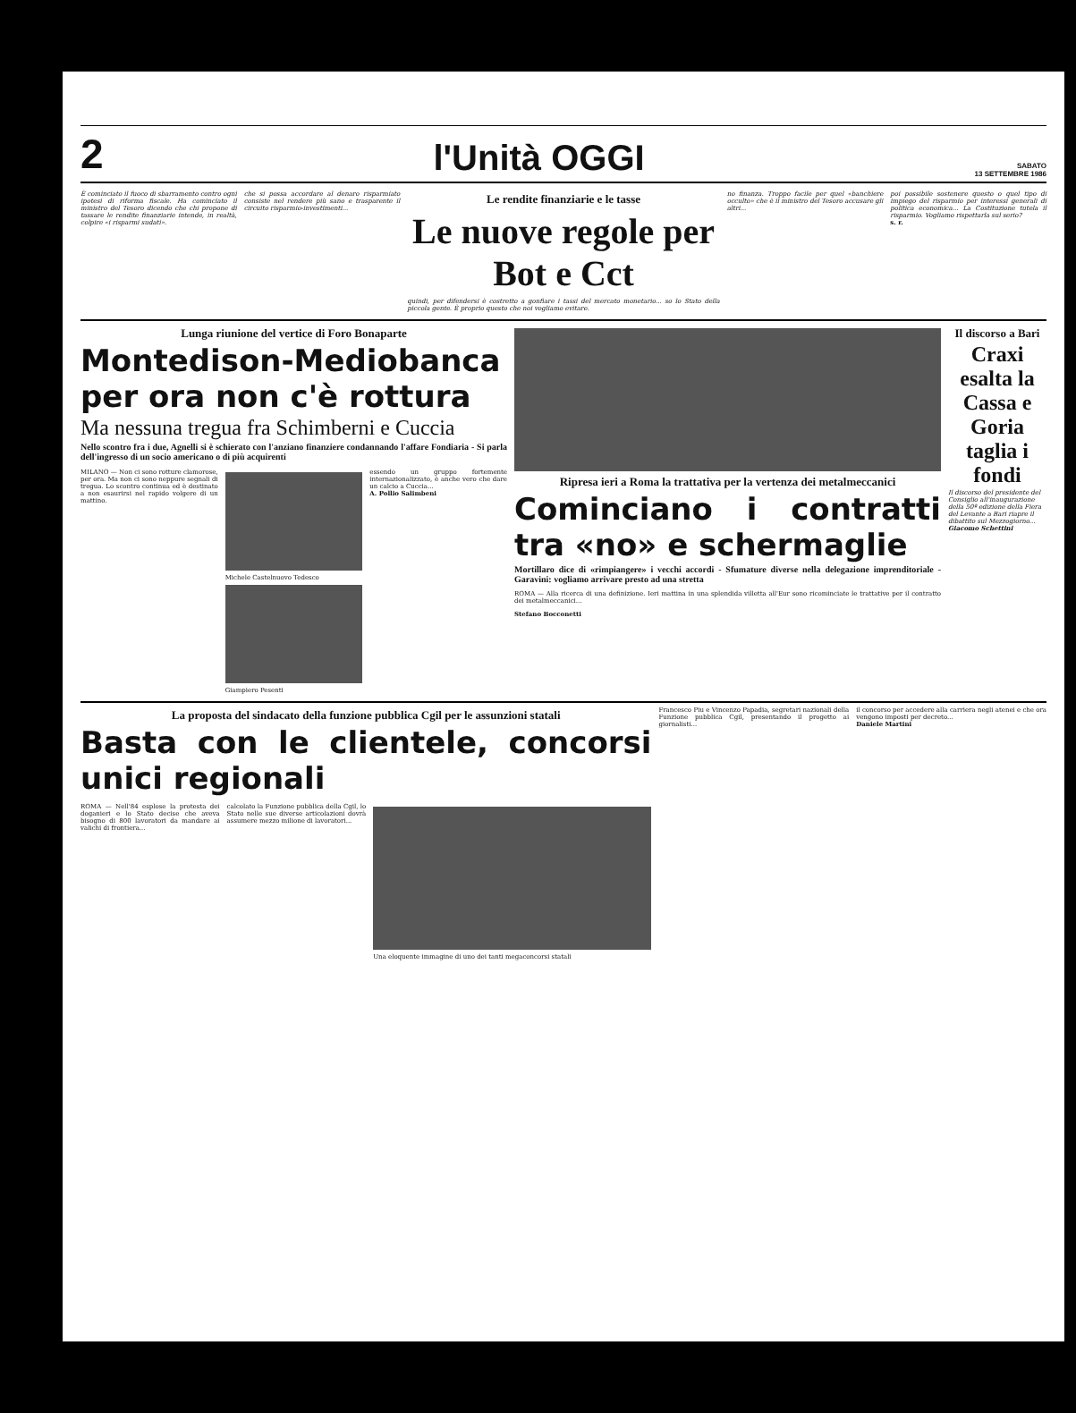2 l'Unità OGGI SABATO
13 SETTEMBRE 1986
È cominciato il fuoco di sbarramento contro ogni ipotesi di riforma fiscale. Ha cominciato il ministro del Tesoro dicendo che chi propone di tassare le rendite finanziarie intende, in realtà, colpire «i risparmi sudati».
che si possa accordare al denaro risparmiato consiste nel rendere più sano e trasparente il circuito risparmio-investimenti...
Le rendite finanziarie e le tasse
Le nuove regole per Bot e Cct
quindi, per difendersi è costretto a gonfiare i tassi del mercato monetario... so lo Stato della piccola gente. È proprio questo che noi vogliamo evitare.
no finanza. Troppo facile per quel «banchiere occulto» che è il ministro del Tesoro accusare gli altri...
poi possibile sostenere questo o quel tipo di impiego del risparmio per interessi generali di politica economica... La Costituzione tutela il risparmio. Vogliamo rispettarla sul serio?
s. r.
Lunga riunione del vertice di Foro Bonaparte
Montedison-Mediobanca per ora non c'è rottura
Ma nessuna tregua fra Schimberni e Cuccia
Nello scontro fra i due, Agnelli si è schierato con l'anziano finanziere condannando l'affare Fondiaria - Si parla dell'ingresso di un socio americano o di più acquirenti
MILANO — Non ci sono rotture clamorose, per ora. Ma non ci sono neppure segnali di tregua. Lo scontro continua ed è destinato a non esaurirsi nel rapido volgere di un mattino.
Michele Castelnuovo Tedesco
Giampiero Pesenti
essendo un gruppo fortemente internazionalizzato, è anche vero che dare un calcio a Cuccia...
A. Pollio Salimbeni
Ripresa ieri a Roma la trattativa per la vertenza dei metalmeccanici
Cominciano i contratti tra «no» e schermaglie
Mortillaro dice di «rimpiangere» i vecchi accordi - Sfumature diverse nella delegazione imprenditoriale - Garavini: vogliamo arrivare presto ad una stretta
ROMA — Alla ricerca di una definizione. Ieri mattina in una splendida villetta all'Eur sono ricominciate le trattative per il contratto dei metalmeccanici...
Stefano Bocconetti
Il discorso a Bari
Craxi esalta la Cassa e Goria taglia i fondi
Il discorso del presidente del Consiglio all'inaugurazione della 50ª edizione della Fiera del Levante a Bari riapre il dibattito sul Mezzogiorno...
Giacomo Schettini
La proposta del sindacato della funzione pubblica Cgil per le assunzioni statali
Basta con le clientele, concorsi unici regionali
ROMA — Nell'84 esplose la protesta dei doganieri e lo Stato decise che aveva bisogno di 800 lavoratori da mandare ai valichi di frontiera...
calcolato la Funzione pubblica della Cgil, lo Stato nelle sue diverse articolazioni dovrà assumere mezzo milione di lavoratori...
Una eloquente immagine di uno dei tanti megaconcorsi statali
Francesco Piu e Vincenzo Papadia, segretari nazionali della Funzione pubblica Cgil, presentando il progetto ai giornalisti...
il concorso per accedere alla carriera negli atenei e che ora vengono imposti per decreto...
Daniele Martini